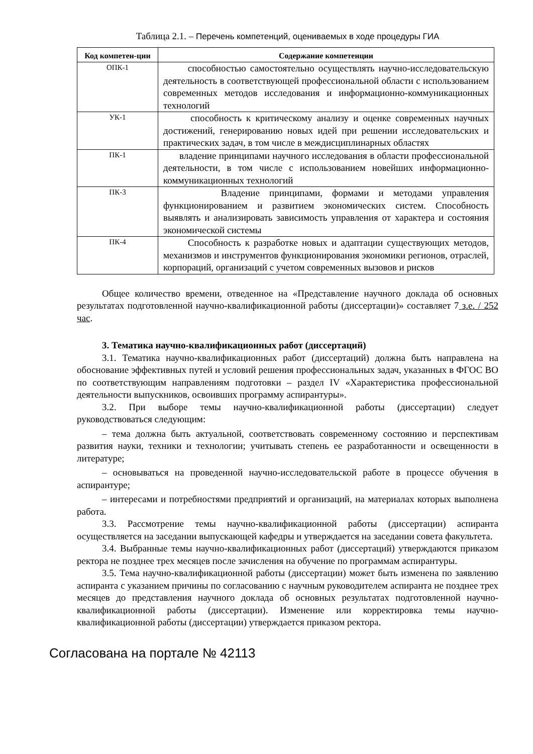Таблица 2.1. – Перечень компетенций, оцениваемых в ходе процедуры ГИА
| Код компетен-ции | Содержание компетенции |
| --- | --- |
| ОПК-1 | способностью самостоятельно осуществлять научно-исследовательскую деятельность в соответствующей профессиональной области с использованием современных методов исследования и информационно-коммуникационных технологий |
| УК-1 | способность к критическому анализу и оценке современных научных достижений, генерированию новых идей при решении исследовательских и практических задач, в том числе в междисциплинарных областях |
| ПК-1 | владение принципами научного исследования в области профессиональной деятельности, в том числе с использованием новейших информационно-коммуникационных технологий |
| ПК-3 | Владение принципами, формами и методами управления функционированием и развитием экономических систем. Способность выявлять и анализировать зависимость управления от характера и состояния экономической системы |
| ПК-4 | Способность к разработке новых и адаптации существующих методов, механизмов и инструментов функционирования экономики регионов, отраслей, корпораций, организаций с учетом современных вызовов и рисков |
Общее количество времени, отведенное на «Представление научного доклада об основных результатах подготовленной научно-квалификационной работы (диссертации)» составляет 7 з.е. / 252 час.
3. Тематика научно-квалификационных работ (диссертаций)
3.1. Тематика научно-квалификационных работ (диссертаций) должна быть направлена на обоснование эффективных путей и условий решения профессиональных задач, указанных в ФГОС ВО по соответствующим направлениям подготовки – раздел IV «Характеристика профессиональной деятельности выпускников, освоивших программу аспирантуры».
3.2. При выборе темы научно-квалификационной работы (диссертации) следует руководствоваться следующим:
– тема должна быть актуальной, соответствовать современному состоянию и перспективам развития науки, техники и технологии; учитывать степень ее разработанности и освещенности в литературе;
– основываться на проведенной научно-исследовательской работе в процессе обучения в аспирантуре;
– интересами и потребностями предприятий и организаций, на материалах которых выполнена работа.
3.3. Рассмотрение темы научно-квалификационной работы (диссертации) аспиранта осуществляется на заседании выпускающей кафедры и утверждается на заседании совета факультета.
3.4. Выбранные темы научно-квалификационных работ (диссертаций) утверждаются приказом ректора не позднее трех месяцев после зачисления на обучение по программам аспирантуры.
3.5. Тема научно-квалификационной работы (диссертации) может быть изменена по заявлению аспиранта с указанием причины по согласованию с научным руководителем аспиранта не позднее трех месяцев до представления научного доклада об основных результатах подготовленной научно-квалификационной работы (диссертации). Изменение или корректировка темы научно-квалификационной работы (диссертации) утверждается приказом ректора.
Согласована на портале № 42113